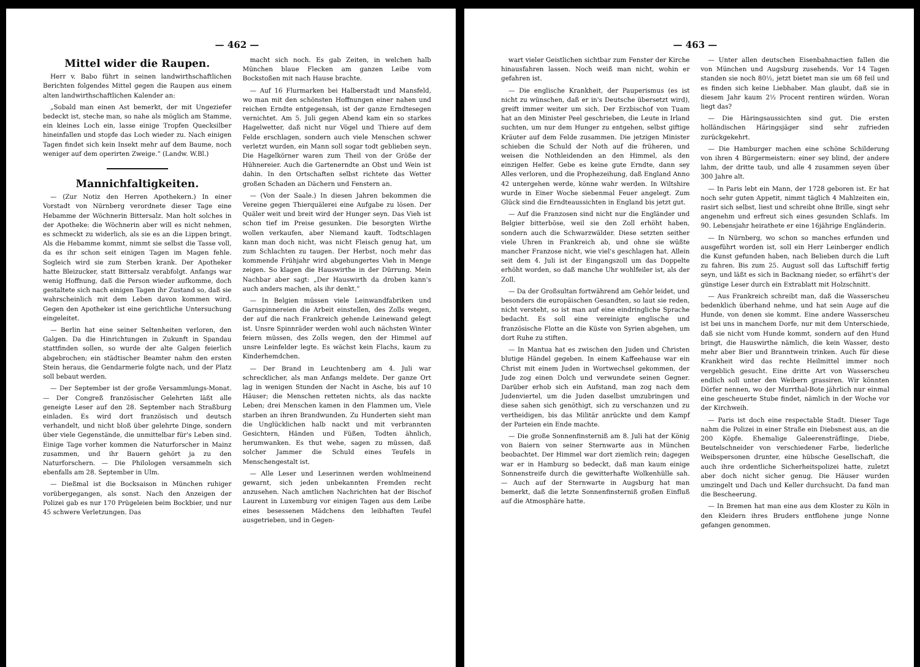— 462 —
Mittel wider die Raupen.
Herr v. Babo führt in seinen landwirthschaftlichen Berichten folgendes Mittel gegen die Raupen aus einem alten landwirthschaftlichen Kalender an:
„Sobald man einen Ast bemerkt, der mit Ungeziefer bedeckt ist, steche man, so nahe als möglich am Stamme, ein kleines Loch ein, lasse einige Tropfen Quecksilber hineinfallen und stopfe das Loch wieder zu. Nach einigen Tagen findet sich kein Insekt mehr auf dem Baume, noch weniger auf dem operirten Zweige.“ (Landw. W.Bl.)
Mannichfaltigkeiten.
— (Zur Notiz den Herren Apothekern.) In einer Vorstadt von Nürnberg verordnete dieser Tage eine Hebamme der Wöchnerin Bittersalz. Man holt solches in der Apotheke: die Wöchnerin aber will es nicht nehmen, es schmeckt zu widerlich, als sie es an die Lippen bringt. Als die Hebamme kommt, nimmt sie selbst die Tasse voll, da es ihr schon seit einigen Tagen im Magen fehle. Sogleich wird sie zum Sterben krank. Der Apotheker hatte Bleizucker, statt Bittersalz verabfolgt. Anfangs war wenig Hoffnung, daß die Person wieder aufkomme, doch gestaltete sich nach einigen Tagen ihr Zustand so, daß sie wahrscheinlich mit dem Leben davon kommen wird. Gegen den Apotheker ist eine gerichtliche Untersuchung eingeleitet.
— Berlin hat eine seiner Seltenheiten verloren, den Galgen. Da die Hinrichtungen in Zukunft in Spandau stattfinden sollen, so wurde der alte Galgen feierlich abgebrochen; ein städtischer Beamter nahm den ersten Stein heraus, die Gendarmerie folgte nach, und der Platz soll bebaut werden.
— Der September ist der große Versammlungs-Monat. — Der Congreß französischer Gelehrten läßt alle geneigte Leser auf den 28. September nach Straßburg einladen. Es wird dort französisch und deutsch verhandelt, und nicht bloß über gelehrte Dinge, sondern über viele Gegenstände, die unmittelbar für's Leben sind. Einige Tage vorher kommen die Naturforscher in Mainz zusammen, und ihr Bauern gehört ja zu den Naturforschern. — Die Philologen versammeln sich ebenfalls am 28. September in Ulm.
— Dießmal ist die Bocksaison in München ruhiger vorübergegangen, als sonst. Nach den Anzeigen der Polizei gab es nur 170 Prügeleien beim Bockbier, und nur 45 schwere Verletzungen. Das
macht sich noch. Es gab Zeiten, in welchen halb München blaue Flecken am ganzen Leibe vom Bockstoßen mit nach Hause brachte.
— Auf 16 Flurmarken bei Halberstadt und Mansfeld, wo man mit den schönsten Hoffnungen einer nahen und reichen Erndte entgegensah, ist der ganze Erndtesegen vernichtet. Am 5. Juli gegen Abend kam ein so starkes Hagelwetter, daß nicht nur Vögel und Thiere auf dem Felde erschlagen, sondern auch viele Menschen schwer verletzt wurden, ein Mann soll sogar todt geblieben seyn. Die Hagelkörner waren zum Theil von der Größe der Hühnereier. Auch die Gartenerndte an Obst und Wein ist dahin. In den Ortschaften selbst richtete das Wetter großen Schaden an Dächern und Fenstern an.
— (Von der Saale.) In diesen Jahren bekommen die Vereine gegen Thierquälerei eine Aufgabe zu lösen. Der Quäler weit und breit wird der Hunger seyn. Das Vieh ist schon tief im Preise gesunken. Die besorgten Wirthe wollen verkaufen, aber Niemand kauft. Todtschlagen kann man doch nicht, was nicht Fleisch genug hat, um zum Schlachten zu taugen. Der Herbst, noch mehr das kommende Frühjahr wird abgehungertes Vieh in Menge zeigen. So klagen die Hauswirthe in der Dürrung. Mein Nachbar aber sagt: „Der Hauswirth da droben kann's auch anders machen, als ihr denkt.“
— In Belgien müssen viele Leinwandfabriken und Garnspinnereien die Arbeit einstellen, des Zolls wegen, der auf die nach Frankreich gehende Leinewand gelegt ist. Unsre Spinnräder werden wohl auch nächsten Winter feiern müssen, des Zolls wegen, den der Himmel auf unsre Leinfelder legte. Es wächst kein Flachs, kaum zu Kinderhemdchen.
— Der Brand in Leuchtenberg am 4. Juli war schrecklicher, als man Anfangs meldete. Der ganze Ort lag in wenigen Stunden der Nacht in Asche, bis auf 10 Häuser; die Menschen retteten nichts, als das nackte Leben; drei Menschen kamen in den Flammen um, Viele starben an ihren Brandwunden. Zu Hunderten sieht man die Unglücklichen halb nackt und mit verbrannten Gesichtern, Händen und Füßen, Todten ähnlich, herumwanken. Es thut wehe, sagen zu müssen, daß solcher Jammer die Schuld eines Teufels in Menschengestalt ist.
— Alle Leser und Leserinnen werden wohlmeinend gewarnt, sich jeden unbekannten Fremden recht anzusehen. Nach amtlichen Nachrichten hat der Bischof Laurent in Luxemburg vor einigen Tagen aus dem Leibe eines besessenen Mädchens den leibhaften Teufel ausgetrieben, und in Gegen-
— 463 —
wart vieler Geistlichen sichtbar zum Fenster der Kirche hinausfahren lassen. Noch weiß man nicht, wohin er gefahren ist.
— Die englische Krankheit, der Pauperismus (es ist nicht zu wünschen, daß er in's Deutsche übersetzt wird), greift immer weiter um sich. Der Erzbischof von Tuam hat an den Minister Peel geschrieben, die Leute in Irland suchten, um nur dem Hunger zu entgehen, selbst giftige Kräuter auf dem Felde zusammen. Die jetzigen Minister schieben die Schuld der Noth auf die früheren, und weisen die Nothleidenden an den Himmel, als den einzigen Helfer. Gebe es keine gute Erndte, dann sey Alles verloren, und die Prophezeihung, daß England Anno 42 untergehen werde, könne wahr werden. In Wiltshire wurde in Einer Woche siebenmal Feuer angelegt. Zum Glück sind die Erndteaussichten in England bis jetzt gut.
— Auf die Franzosen sind nicht nur die Engländer und Belgier bitterböse, weil sie den Zoll erhöht haben, sondern auch die Schwarzwälder. Diese setzten seither viele Uhren in Frankreich ab, und ohne sie wüßte mancher Franzose nicht, wie viel's geschlagen hat. Allein seit dem 4. Juli ist der Eingangszoll um das Doppelte erhöht worden, so daß manche Uhr wohlfeiler ist, als der Zoll.
— Da der Großsultan fortwährend am Gehör leidet, und besonders die europäischen Gesandten, so laut sie reden, nicht versteht, so ist man auf eine eindringliche Sprache bedacht. Es soll eine vereinigte englische und französische Flotte an die Küste von Syrien abgehen, um dort Ruhe zu stiften.
— In Mantua hat es zwischen den Juden und Christen blutige Händel gegeben. In einem Kaffeehause war ein Christ mit einem Juden in Wortwechsel gekommen, der Jude zog einen Dolch und verwundete seinen Gegner. Darüber erhob sich ein Aufstand, man zog nach dem Judenviertel, um die Juden daselbst umzubringen und diese sahen sich genöthigt, sich zu verschanzen und zu vertheidigen, bis das Militär anrückte und dem Kampf der Parteien ein Ende machte.
— Die große Sonnenfinsterniß am 8. Juli hat der König von Baiern von seiner Sternwarte aus in München beobachtet. Der Himmel war dort ziemlich rein; dagegen war er in Hamburg so bedeckt, daß man kaum einige Sonnenstreife durch die gewitterhafte Wolkenhülle sah. — Auch auf der Sternwarte in Augsburg hat man bemerkt, daß die letzte Sonnenfinsterniß großen Einfluß auf die Atmosphäre hatte.
— Unter allen deutschen Eisenbahnactien fallen die von München und Augsburg zusehends. Vor 14 Tagen standen sie noch 80½, jetzt bietet man sie um 68 feil und es finden sich keine Liebhaber. Man glaubt, daß sie in diesem Jahr kaum 2½ Procent rentiren würden. Woran liegt das?
— Die Häringsaussichten sind gut. Die ersten holländischen Häringsjäger sind sehr zufrieden zurückgekehrt.
— Die Hamburger machen eine schöne Schilderung von ihren 4 Bürgermeistern: einer sey blind, der andere lahm, der dritte taub, und alle 4 zusammen seyen über 300 Jahre alt.
— In Paris lebt ein Mann, der 1728 geboren ist. Er hat noch sehr guten Appetit, nimmt täglich 4 Mahlzeiten ein, rasirt sich selbst, liest und schreibt ohne Brille, singt sehr angenehm und erfreut sich eines gesunden Schlafs. Im 90. Lebensjahr heirathete er eine 16jährige Engländerin.
— In Nürnberg, wo schon so manches erfunden und ausgeführt worden ist, soll ein Herr Leinberger endlich die Kunst gefunden haben, nach Belieben durch die Luft zu fahren. Bis zum 25. August soll das Luftschiff fertig seyn, und läßt es sich in Backnang nieder, so erfährt's der günstige Leser durch ein Extrablatt mit Holzschnitt.
— Aus Frankreich schreibt man, daß die Wasserscheu bedenklich überhand nehme, und hat sein Auge auf die Hunde, von denen sie kommt. Eine andere Wasserscheu ist bei uns in manchem Dorfe, nur mit dem Unterschiede, daß sie nicht vom Hunde kommt, sondern auf den Hund bringt, die Hauswirthe nämlich, die kein Wasser, desto mehr aber Bier und Branntwein trinken. Auch für diese Krankheit wird das rechte Heilmittel immer noch vergeblich gesucht. Eine dritte Art von Wasserscheu endlich soll unter den Weibern grassiren. Wir könnten Dörfer nennen, wo der Murrthal-Bote jährlich nur einmal eine gescheuerte Stube findet, nämlich in der Woche vor der Kirchweih.
— Paris ist doch eine respectable Stadt. Dieser Tage nahm die Polizei in einer Straße ein Diebsnest aus, an die 200 Köpfe. Ehemalige Galeerensträflinge, Diebe, Beutelschneider von verschiedener Farbe, liederliche Weibspersonen drunter, eine hübsche Gesellschaft, die auch ihre ordentliche Sicherheitspolizei hatte, zuletzt aber doch nicht sicher genug. Die Häuser wurden umzingelt und Dach und Keller durchsucht. Da fand man die Bescheerung.
— In Bremen hat man eine aus dem Kloster zu Köln in den Kleidern ihres Bruders entflohene junge Nonne gefangen genommen.